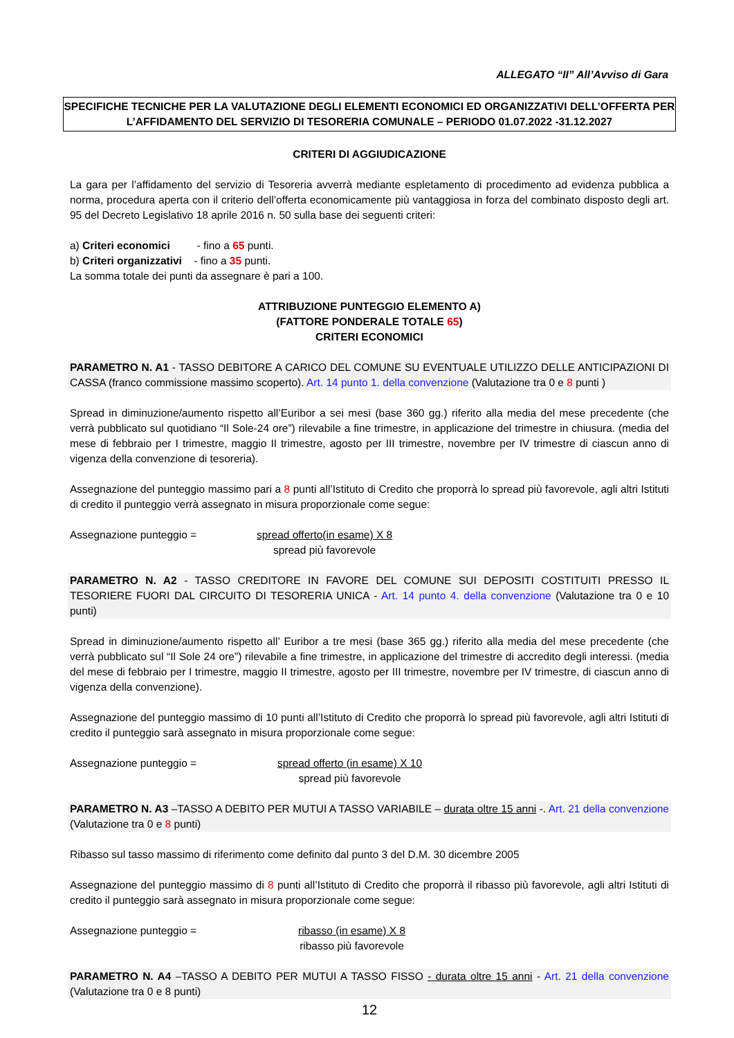ALLEGATO “II” All’Avviso di Gara
SPECIFICHE TECNICHE PER LA VALUTAZIONE DEGLI ELEMENTI ECONOMICI ED ORGANIZZATIVI DELL’OFFERTA PER L’AFFIDAMENTO DEL SERVIZIO DI TESORERIA COMUNALE – PERIODO 01.07.2022 -31.12.2027
CRITERI DI AGGIUDICAZIONE
La gara per l’affidamento del servizio di Tesoreria avverrà mediante espletamento di procedimento ad evidenza pubblica a norma, procedura aperta con il criterio dell’offerta economicamente più vantaggiosa in forza del combinato disposto degli art. 95 del Decreto Legislativo 18 aprile 2016 n. 50 sulla base dei seguenti criteri:
a) Criteri economici - fino a 65 punti.
b) Criteri organizzativi - fino a 35 punti.
La somma totale dei punti da assegnare è pari a 100.
ATTRIBUZIONE PUNTEGGIO ELEMENTO A)
(FATTORE PONDERALE TOTALE 65)
CRITERI ECONOMICI
PARAMETRO N. A1 - TASSO DEBITORE A CARICO DEL COMUNE SU EVENTUALE UTILIZZO DELLE ANTICIPAZIONI DI CASSA (franco commissione massimo scoperto). Art. 14 punto 1. della convenzione (Valutazione tra 0 e 8 punti )
Spread in diminuzione/aumento rispetto all’Euribor a sei mesi (base 360 gg.) riferito alla media del mese precedente (che verrà pubblicato sul quotidiano “Il Sole-24 ore”) rilevabile a fine trimestre, in applicazione del trimestre in chiusura. (media del mese di febbraio per I trimestre, maggio II trimestre, agosto per III trimestre, novembre per IV trimestre di ciascun anno di vigenza della convenzione di tesoreria).
Assegnazione del punteggio massimo pari a 8 punti all’Istituto di Credito che proporrà lo spread più favorevole, agli altri Istituti di credito il punteggio verrà assegnato in misura proporzionale come segue:
Assegnazione punteggio = spread offerto(in esame) X 8
spread più favorevole
PARAMETRO N. A2 - TASSO CREDITORE IN FAVORE DEL COMUNE SUI DEPOSITI COSTITUITI PRESSO IL TESORIERE FUORI DAL CIRCUITO DI TESORERIA UNICA - Art. 14 punto 4. della convenzione (Valutazione tra 0 e 10 punti)
Spread in diminuzione/aumento rispetto all’ Euribor a tre mesi (base 365 gg.) riferito alla media del mese precedente (che verrà pubblicato sul “Il Sole 24 ore”) rilevabile a fine trimestre, in applicazione del trimestre di accredito degli interessi. (media del mese di febbraio per I trimestre, maggio II trimestre, agosto per III trimestre, novembre per IV trimestre, di ciascun anno di vigenza della convenzione).
Assegnazione del punteggio massimo di 10 punti all’Istituto di Credito che proporrà lo spread più favorevole, agli altri Istituti di credito il punteggio sarà assegnato in misura proporzionale come segue:
Assegnazione punteggio = spread offerto (in esame) X 10
spread più favorevole
PARAMETRO N. A3 –TASSO A DEBITO PER MUTUI A TASSO VARIABILE – durata oltre 15 anni -. Art. 21 della convenzione (Valutazione tra 0 e 8 punti)
Ribasso sul tasso massimo di riferimento come definito dal punto 3 del D.M. 30 dicembre 2005
Assegnazione del punteggio massimo di 8 punti all’Istituto di Credito che proporrà il ribasso più favorevole, agli altri Istituti di credito il punteggio sarà assegnato in misura proporzionale come segue:
Assegnazione punteggio = ribasso (in esame) X 8
ribasso più favorevole
PARAMETRO N. A4 –TASSO A DEBITO PER MUTUI A TASSO FISSO - durata oltre 15 anni - Art. 21 della convenzione (Valutazione tra 0 e 8 punti)
12